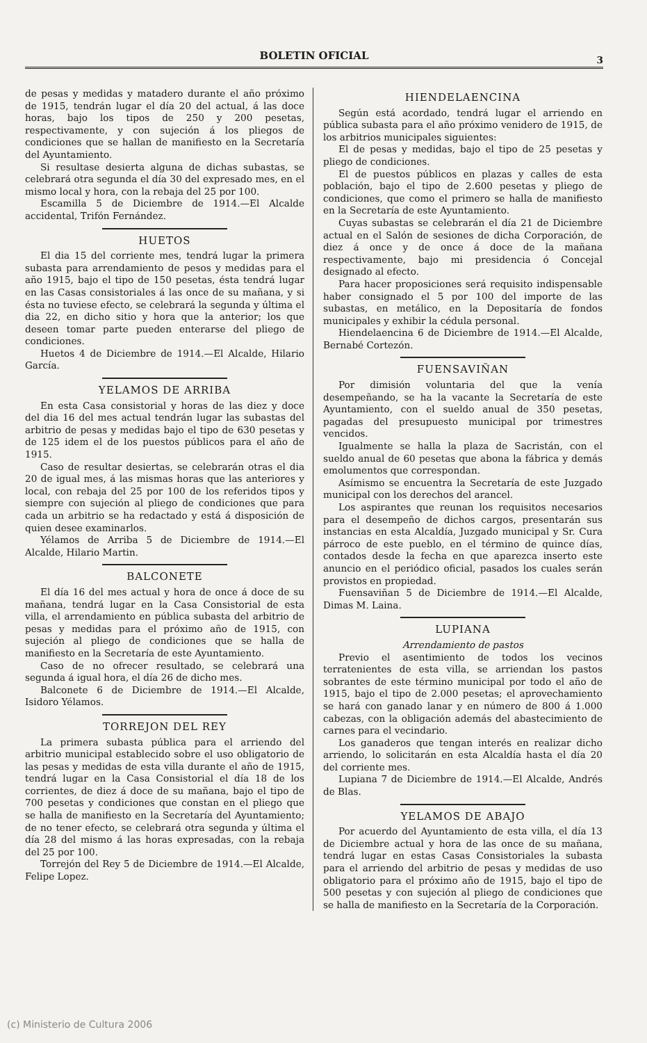BOLETIN OFICIAL
3
de pesas y medidas y matadero durante el año próximo de 1915, tendrán lugar el día 20 del actual, á las doce horas, bajo los tipos de 250 y 200 pesetas, respectivamente, y con sujeción á los pliegos de condiciones que se hallan de manifiesto en la Secretaría del Ayuntamiento.
Si resultase desierta alguna de dichas subastas, se celebrará otra segunda el día 30 del expresado mes, en el mismo local y hora, con la rebaja del 25 por 100.
Escamilla 5 de Diciembre de 1914.—El Alcalde accidental, Trifón Fernández.
HUETOS
El dia 15 del corriente mes, tendrá lugar la primera subasta para arrendamiento de pesos y medidas para el año 1915, bajo el tipo de 150 pesetas, ésta tendrá lugar en las Casas consistoriales á las once de su mañana, y si ésta no tuviese efecto, se celebrará la segunda y última el dia 22, en dicho sitio y hora que la anterior; los que deseen tomar parte pueden enterarse del pliego de condiciones.
Huetos 4 de Diciembre de 1914.—El Alcalde, Hilario García.
YELAMOS DE ARRIBA
En esta Casa consistorial y horas de las diez y doce del dia 16 del mes actual tendrán lugar las subastas del arbitrio de pesas y medidas bajo el tipo de 630 pesetas y de 125 idem el de los puestos públicos para el año de 1915.
Caso de resultar desiertas, se celebrarán otras el dia 20 de igual mes, á las mismas horas que las anteriores y local, con rebaja del 25 por 100 de los referidos tipos y siempre con sujeción al pliego de condiciones que para cada un arbitrio se ha redactado y está á disposición de quien desee examinarlos.
Yélamos de Arriba 5 de Diciembre de 1914.—El Alcalde, Hilario Martin.
BALCONETE
El día 16 del mes actual y hora de once á doce de su mañana, tendrá lugar en la Casa Consistorial de esta villa, el arrendamiento en pública subasta del arbitrio de pesas y medidas para el próximo año de 1915, con sujeción al pliego de condiciones que se halla de manifiesto en la Secretaría de este Ayuntamiento.
Caso de no ofrecer resultado, se celebrará una segunda á igual hora, el día 26 de dicho mes.
Balconete 6 de Diciembre de 1914.—El Alcalde, Isidoro Yélamos.
TORREJON DEL REY
La primera subasta pública para el arriendo del arbitrio municipal establecido sobre el uso obligatorio de las pesas y medidas de esta villa durante el año de 1915, tendrá lugar en la Casa Consistorial el día 18 de los corrientes, de diez á doce de su mañana, bajo el tipo de 700 pesetas y condiciones que constan en el pliego que se halla de manifiesto en la Secretaría del Ayuntamiento; de no tener efecto, se celebrará otra segunda y última el día 28 del mismo á las horas expresadas, con la rebaja del 25 por 100.
Torrejón del Rey 5 de Diciembre de 1914.—El Alcalde, Felipe Lopez.
HIENDELAENCINA
Según está acordado, tendrá lugar el arriendo en pública subasta para el año próximo venidero de 1915, de los arbitrios municipales siguientes:
El de pesas y medidas, bajo el tipo de 25 pesetas y pliego de condiciones.
El de puestos públicos en plazas y calles de esta población, bajo el tipo de 2.600 pesetas y pliego de condiciones, que como el primero se halla de manifiesto en la Secretaría de este Ayuntamiento.
Cuyas subastas se celebrarán el día 21 de Diciembre actual en el Salón de sesiones de dicha Corporación, de diez á once y de once á doce de la mañana respectivamente, bajo mi presidencia ó Concejal designado al efecto.
Para hacer proposiciones será requisito indispensable haber consignado el 5 por 100 del importe de las subastas, en metálico, en la Depositaría de fondos municipales y exhibir la cédula personal.
Hiendelaencina 6 de Diciembre de 1914.—El Alcalde, Bernabé Cortezón.
FUENSAVIÑAN
Por dimisión voluntaria del que la venía desempeñando, se ha la vacante la Secretaría de este Ayuntamiento, con el sueldo anual de 350 pesetas, pagadas del presupuesto municipal por trimestres vencidos.
Igualmente se halla la plaza de Sacristán, con el sueldo anual de 60 pesetas que abona la fábrica y demás emolumentos que correspondan.
Asímismo se encuentra la Secretaría de este Juzgado municipal con los derechos del arancel.
Los aspirantes que reunan los requisitos necesarios para el desempeño de dichos cargos, presentarán sus instancias en esta Alcaldía, Juzgado municipal y Sr. Cura párroco de este pueblo, en el término de quince días, contados desde la fecha en que aparezca inserto este anuncio en el periódico oficial, pasados los cuales serán provistos en propiedad.
Fuensaviñan 5 de Diciembre de 1914.—El Alcalde, Dimas M. Laina.
LUPIANA
Arrendamiento de pastos
Previo el asentimiento de todos los vecinos terratenientes de esta villa, se arriendan los pastos sobrantes de este término municipal por todo el año de 1915, bajo el tipo de 2.000 pesetas; el aprovechamiento se hará con ganado lanar y en número de 800 á 1.000 cabezas, con la obligación además del abastecimiento de carnes para el vecindario.
Los ganaderos que tengan interés en realizar dicho arriendo, lo solicitarán en esta Alcaldía hasta el día 20 del corriente mes.
Lupiana 7 de Diciembre de 1914.—El Alcalde, Andrés de Blas.
YELAMOS DE ABAJO
Por acuerdo del Ayuntamiento de esta villa, el día 13 de Diciembre actual y hora de las once de su mañana, tendrá lugar en estas Casas Consistoriales la subasta para el arriendo del arbitrio de pesas y medidas de uso obligatorio para el próximo año de 1915, bajo el tipo de 500 pesetas y con sujeción al pliego de condiciones que se halla de manifiesto en la Secretaría de la Corporación.
(c) Ministerio de Cultura 2006